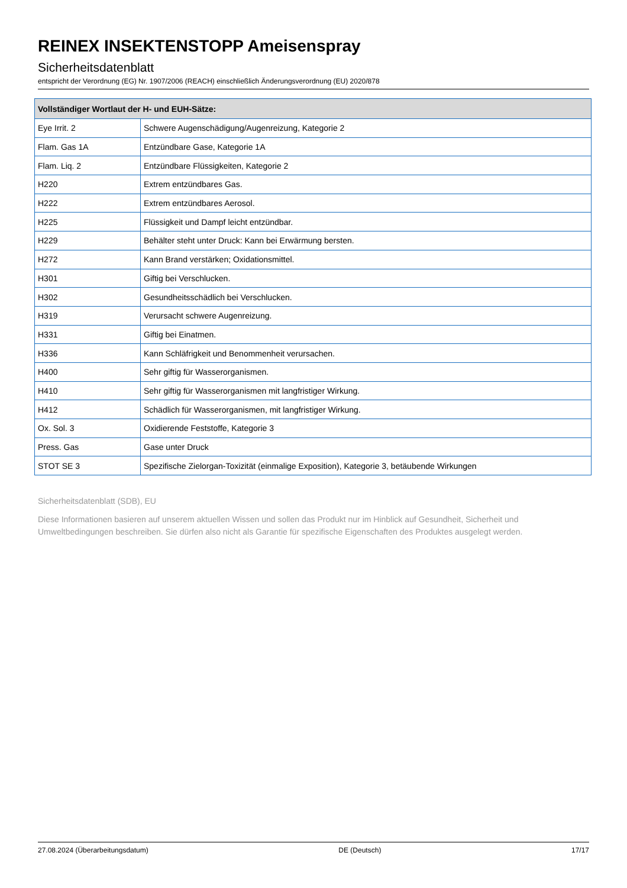REINEX INSEKTENSTOPP Ameisenspray
Sicherheitsdatenblatt
entspricht der Verordnung (EG) Nr. 1907/2006 (REACH) einschließlich Änderungsverordnung (EU) 2020/878
| Vollständiger Wortlaut der H- und EUH-Sätze: | |
| --- | --- |
| Eye Irrit. 2 | Schwere Augenschädigung/Augenreizung, Kategorie 2 |
| Flam. Gas 1A | Entzündbare Gase, Kategorie 1A |
| Flam. Liq. 2 | Entzündbare Flüssigkeiten, Kategorie 2 |
| H220 | Extrem entzündbares Gas. |
| H222 | Extrem entzündbares Aerosol. |
| H225 | Flüssigkeit und Dampf leicht entzündbar. |
| H229 | Behälter steht unter Druck: Kann bei Erwärmung bersten. |
| H272 | Kann Brand verstärken; Oxidationsmittel. |
| H301 | Giftig bei Verschlucken. |
| H302 | Gesundheitsschädlich bei Verschlucken. |
| H319 | Verursacht schwere Augenreizung. |
| H331 | Giftig bei Einatmen. |
| H336 | Kann Schläfrigkeit und Benommenheit verursachen. |
| H400 | Sehr giftig für Wasserorganismen. |
| H410 | Sehr giftig für Wasserorganismen mit langfristiger Wirkung. |
| H412 | Schädlich für Wasserorganismen, mit langfristiger Wirkung. |
| Ox. Sol. 3 | Oxidierende Feststoffe, Kategorie 3 |
| Press. Gas | Gase unter Druck |
| STOT SE 3 | Spezifische Zielorgan-Toxizität (einmalige Exposition), Kategorie 3, betäubende Wirkungen |
Sicherheitsdatenblatt (SDB), EU
Diese Informationen basieren auf unserem aktuellen Wissen und sollen das Produkt nur im Hinblick auf Gesundheit, Sicherheit und Umweltbedingungen beschreiben. Sie dürfen also nicht als Garantie für spezifische Eigenschaften des Produktes ausgelegt werden.
27.08.2024 (Überarbeitungsdatum) DE (Deutsch) 17/17